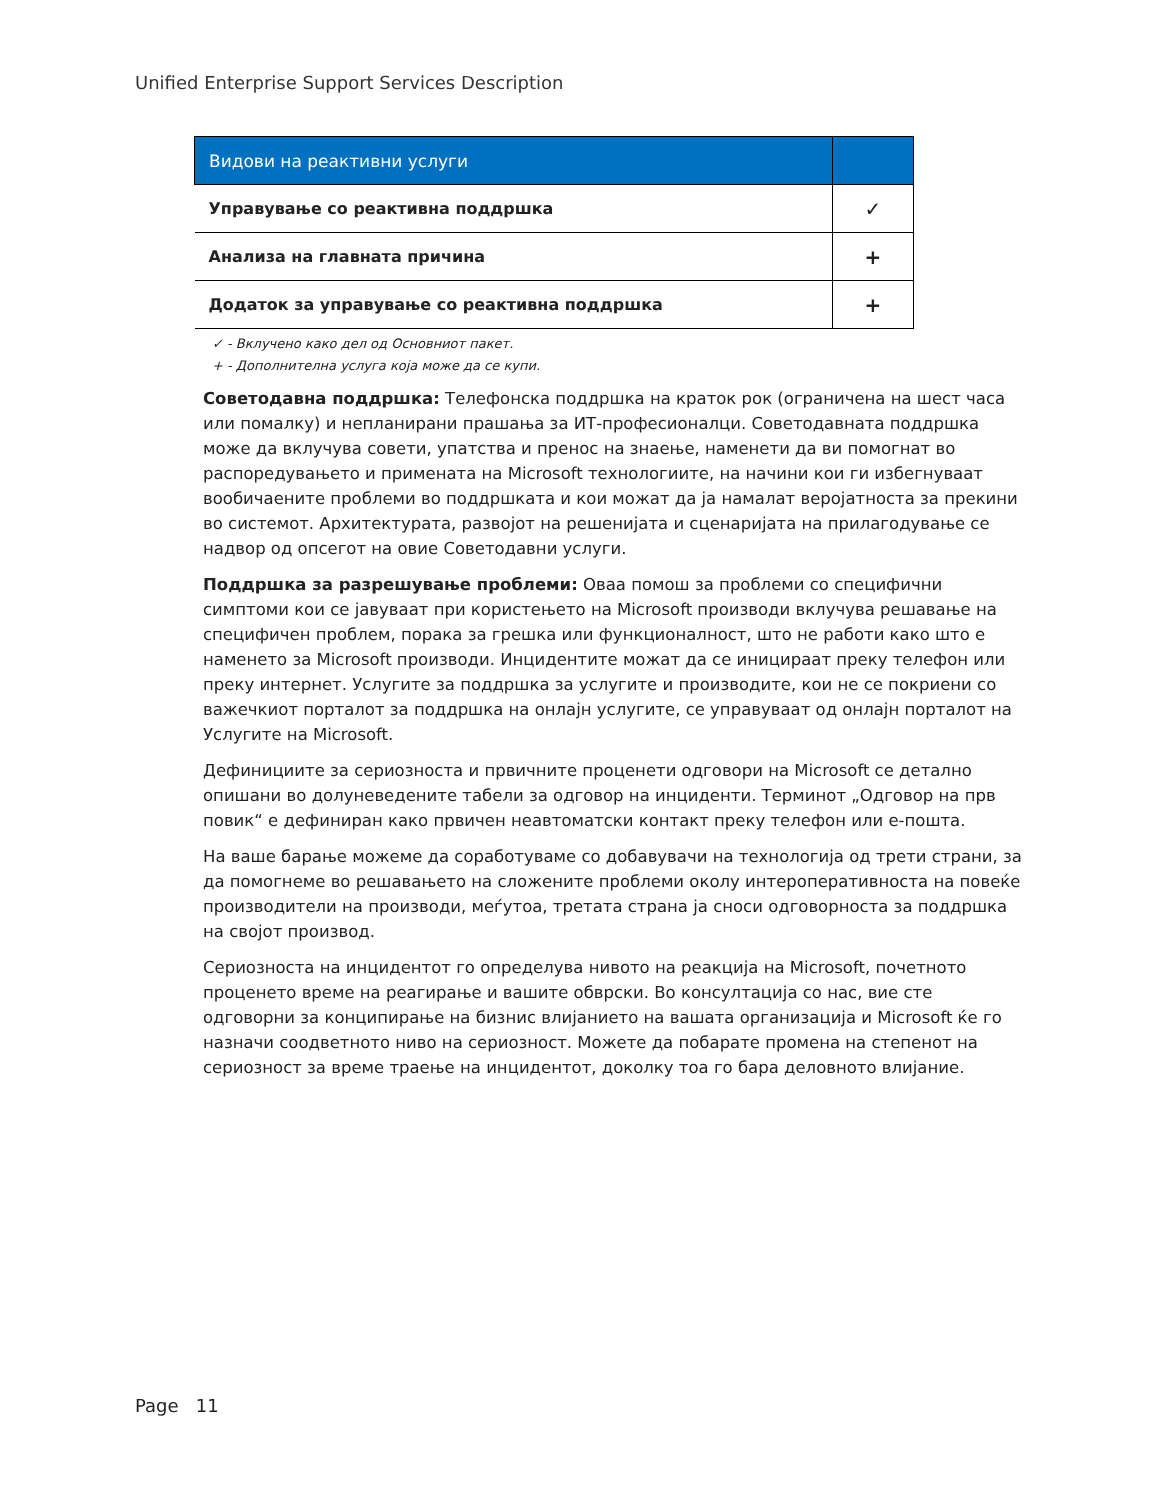Unified Enterprise Support Services Description
| Видови на реактивни услуги | |
| --- | --- |
| Управување со реактивна поддршка | ✓ |
| Анализа на главната причина | + |
| Додаток за управување со реактивна поддршка | + |
✓ - Вклучено како дел од Основниот пакет.
+ - Дополнителна услуга која може да се купи.
Советодавна поддршка: Телефонска поддршка на краток рок (ограничена на шест часа или помалку) и непланирани прашања за ИТ-професионалци. Советодавната поддршка може да вклучува совети, упатства и пренос на знаење, наменети да ви помогнат во распоредувањето и примената на Microsoft технологиите, на начини кои ги избегнуваат вообичаените проблеми во поддршката и кои можат да ја намалат веројатноста за прекини во системот. Архитектурата, развојот на решенијата и сценаријата на прилагодување се надвор од опсегот на овие Советодавни услуги.
Поддршка за разрешување проблеми: Оваа помош за проблеми со специфични симптоми кои се јавуваат при користењето на Microsoft производи вклучува решавање на специфичен проблем, порака за грешка или функционалност, што не работи како што е наменето за Microsoft производи. Инцидентите можат да се иницираат преку телефон или преку интернет. Услугите за поддршка за услугите и производите, кои не се покриени со важечкиот порталот за поддршка на онлајн услугите, се управуваат од онлајн порталот на Услугите на Microsoft.
Дефинициите за сериозноста и првичните проценети одговори на Microsoft се детално опишани во долуневедените табели за одговор на инциденти. Терминот „Одговор на прв повик“ е дефиниран како првичен неавтоматски контакт преку телефон или е-пошта.
На ваше барање можеме да соработуваме со добавувачи на технологија од трети страни, за да помогнеме во решавањето на сложените проблеми околу интероперативноста на повеќе производители на производи, меѓутоа, третата страна ја сноси одговорноста за поддршка на својот производ.
Сериозноста на инцидентот го определува нивото на реакција на Microsoft, почетното проценето време на реагирање и вашите обврски. Во консултација со нас, вие сте одговорни за конципирање на бизнис влијанието на вашата организација и Microsoft ќе го назначи соодветното ниво на сериозност. Можете да побарате промена на степенот на сериозност за време траење на инцидентот, доколку тоа го бара деловното влијание.
Page 11